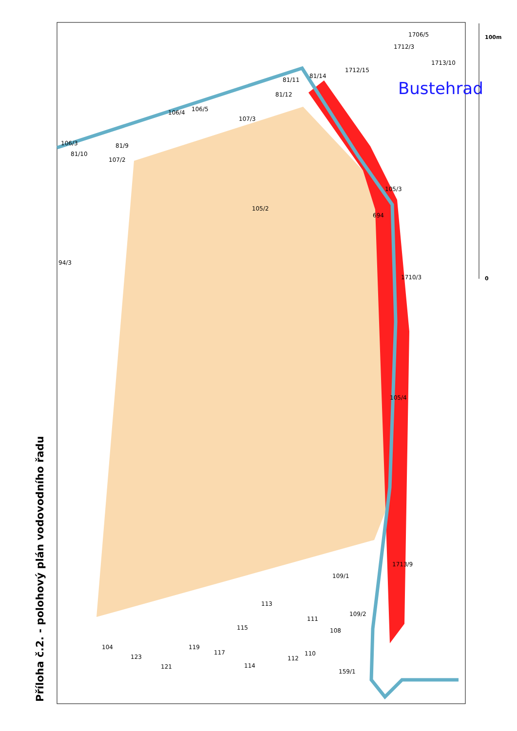105/2
94/3
107/3
81/12
694
1710/3
1713/9
109/1
109/2
113
115
111
108
104
123
121
119
117
114
112
110
159/1
1713/10
107/2
81/9
81/10
106/3
106/4
106/5
81/14
1712/15
1712/3
1706/5
105/3
105/4
81/11
Bustehrad
0
100m
Příloha č.2. - polohový plán vodovodního řadu